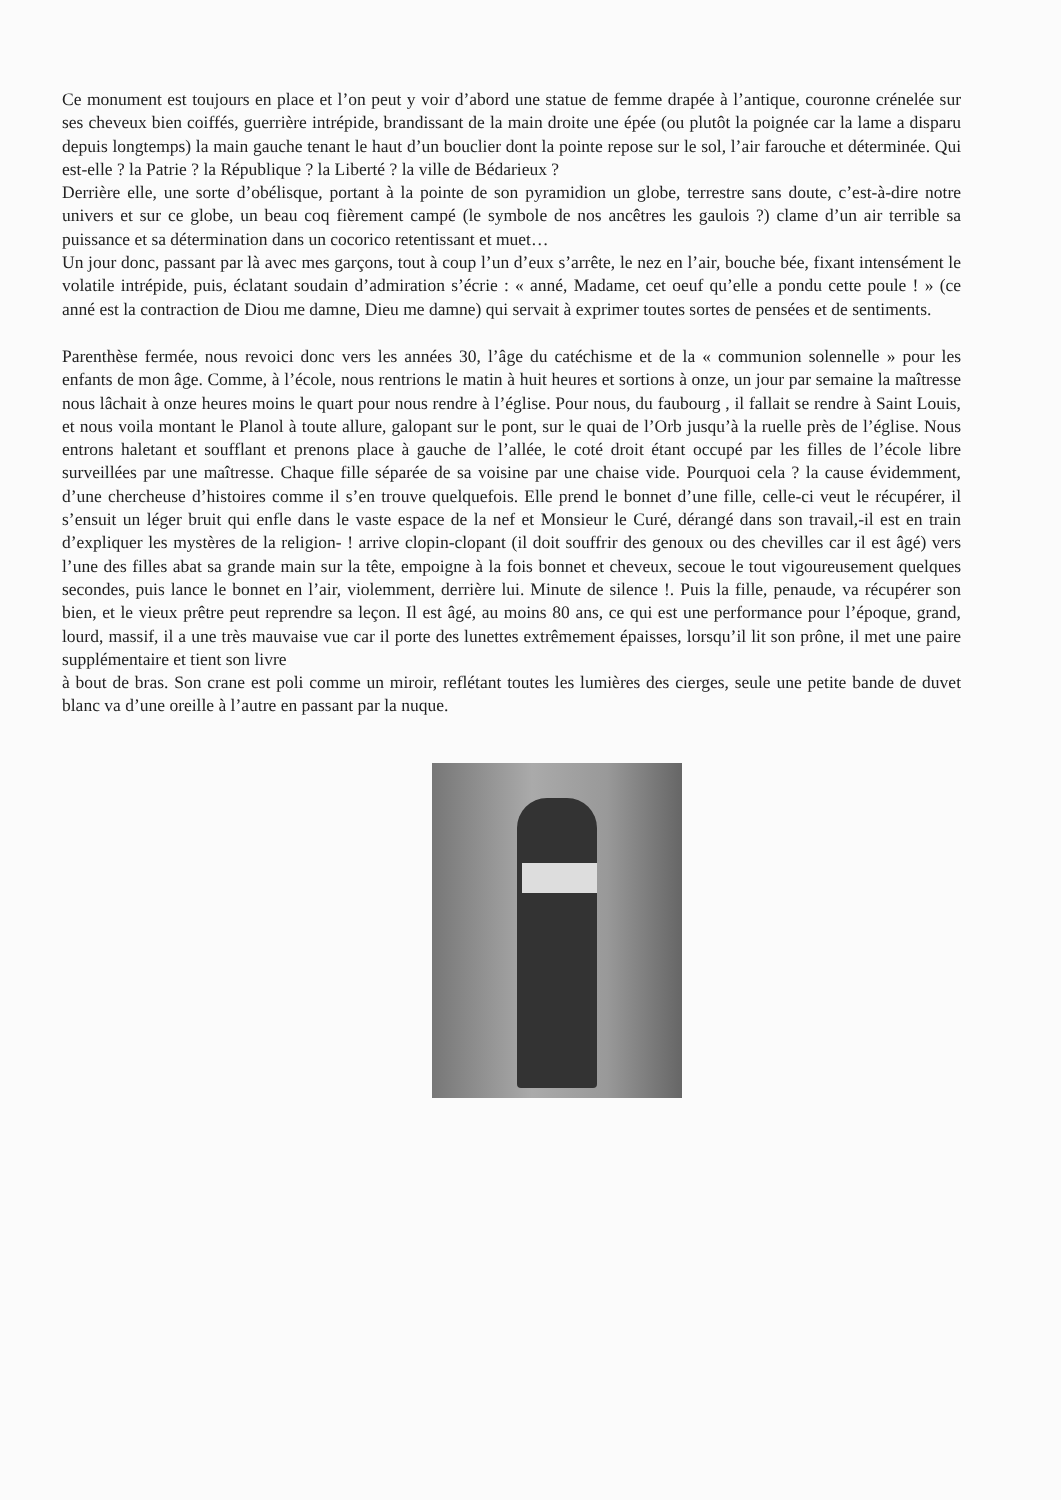Ce monument est toujours en place et l’on peut y voir d’abord une statue de femme drapée à l’antique, couronne crénelée sur ses cheveux bien coiffés, guerrière intrépide, brandissant de la main droite une épée (ou plutôt la poignée car la lame a disparu depuis longtemps) la main gauche tenant le haut d’un bouclier dont la pointe repose sur le sol, l’air farouche et déterminée. Qui est-elle ? la Patrie ? la République ? la Liberté ? la ville de Bédarieux ?
Derrière elle, une sorte d’obélisque, portant à la pointe de son pyramidion un globe, terrestre sans doute, c’est-à-dire notre univers et sur ce globe, un beau coq fièrement campé (le symbole de nos ancêtres les gaulois ?) clame d’un air terrible sa puissance et sa détermination dans un cocorico retentissant et muet…
Un jour donc, passant par là avec mes garçons, tout à coup l’un d’eux s’arrête, le nez en l’air, bouche bée, fixant intensément le volatile intrépide, puis, éclatant soudain d’admiration s’écrie : « anné, Madame, cet oeuf qu’elle a pondu cette poule ! » (ce anné est la contraction de Diou me damne, Dieu me damne) qui servait à exprimer toutes sortes de pensées et de sentiments.
Parenthèse fermée, nous revoici donc vers les années 30, l’âge du catéchisme et de la « communion solennelle » pour les enfants de mon âge. Comme, à l’école, nous rentrions le matin à huit heures et sortions à onze, un jour par semaine la maîtresse nous lâchait à onze heures moins le quart pour nous rendre à l’église. Pour nous, du faubourg , il fallait se rendre à Saint Louis, et nous voila montant le Planol à toute allure, galopant sur le pont, sur le quai de l’Orb jusqu’à la ruelle près de l’église. Nous entrons haletant et soufflant et prenons place à gauche de l’allée, le coté droit étant occupé par les filles de l’école libre surveillées par une maîtresse. Chaque fille séparée de sa voisine par une chaise vide. Pourquoi cela ? la cause évidemment, d’une chercheuse d’histoires comme il s’en trouve quelquefois. Elle prend le bonnet d’une fille, celle-ci veut le récupérer, il s’ensuit un léger bruit qui enfle dans le vaste espace de la nef et Monsieur le Curé, dérangé dans son travail,-il est en train d’expliquer les mystères de la religion- ! arrive clopin-clopant (il doit souffrir des genoux ou des chevilles car il est âgé) vers l’une des filles abat sa grande main sur la tête, empoigne à la fois bonnet et cheveux, secoue le tout vigoureusement quelques secondes, puis lance le bonnet en l’air, violemment, derrière lui. Minute de silence !. Puis la fille, penaude, va récupérer son bien, et le vieux prêtre peut reprendre sa leçon. Il est âgé, au moins 80 ans, ce qui est une performance pour l’époque, grand, lourd, massif, il a une très mauvaise vue car il porte des lunettes extrêmement épaisses, lorsqu’il lit son prône, il met une paire supplémentaire et tient son livre
à bout de bras. Son crane est poli comme un miroir, reflétant toutes les lumières des cierges, seule une petite bande de duvet blanc va d’une oreille à l’autre en passant par la nuque.